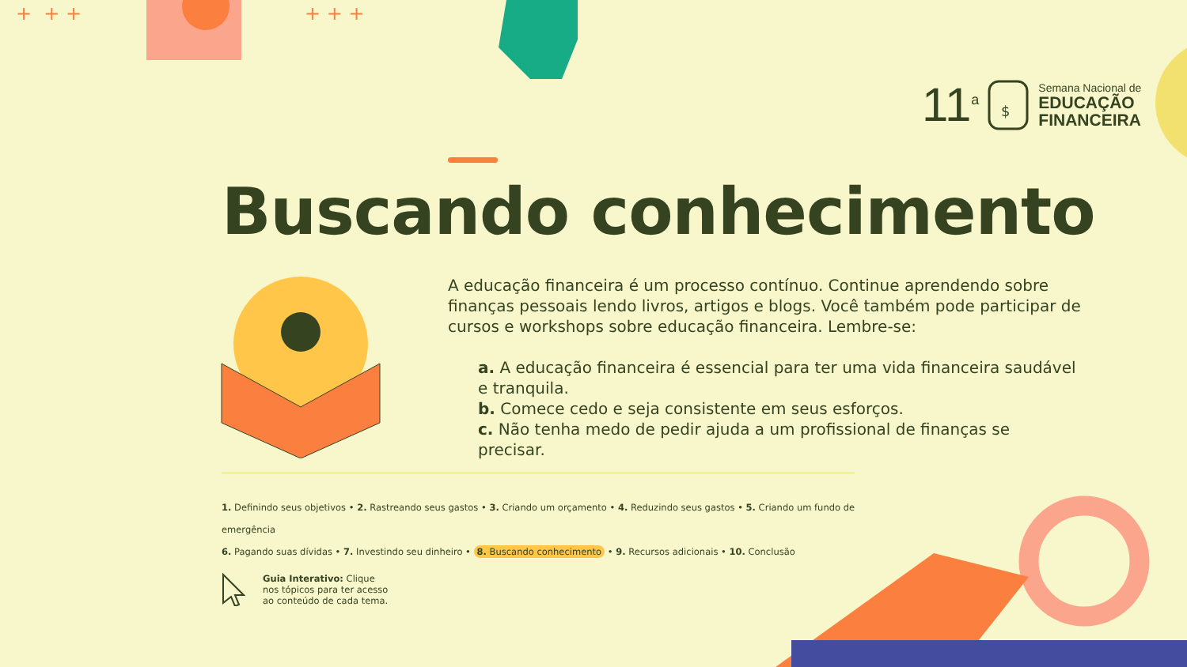+ + +
+ + +
11<sup>a</sup>
$
Semana Nacional de
EDUCAÇÃO
FINANCEIRA
Buscando conhecimento
A educação financeira é um processo contínuo. Continue aprendendo sobre finanças pessoais lendo livros, artigos e blogs. Você também pode participar de cursos e workshops sobre educação financeira. Lembre-se:
a. A educação financeira é essencial para ter uma vida financeira saudável e tranquila.
b. Comece cedo e seja consistente em seus esforços.
c. Não tenha medo de pedir ajuda a um profissional de finanças se precisar.
1. Definindo seus objetivos • 2. Rastreando seus gastos • 3. Criando um orçamento • 4. Reduzindo seus gastos • 5. Criando um fundo de emergência
6. Pagando suas dívidas • 7. Investindo seu dinheiro • 8. Buscando conhecimento • 9. Recursos adicionais • 10. Conclusão
Guia Interativo: Clique
nos tópicos para ter acesso
ao conteúdo de cada tema.